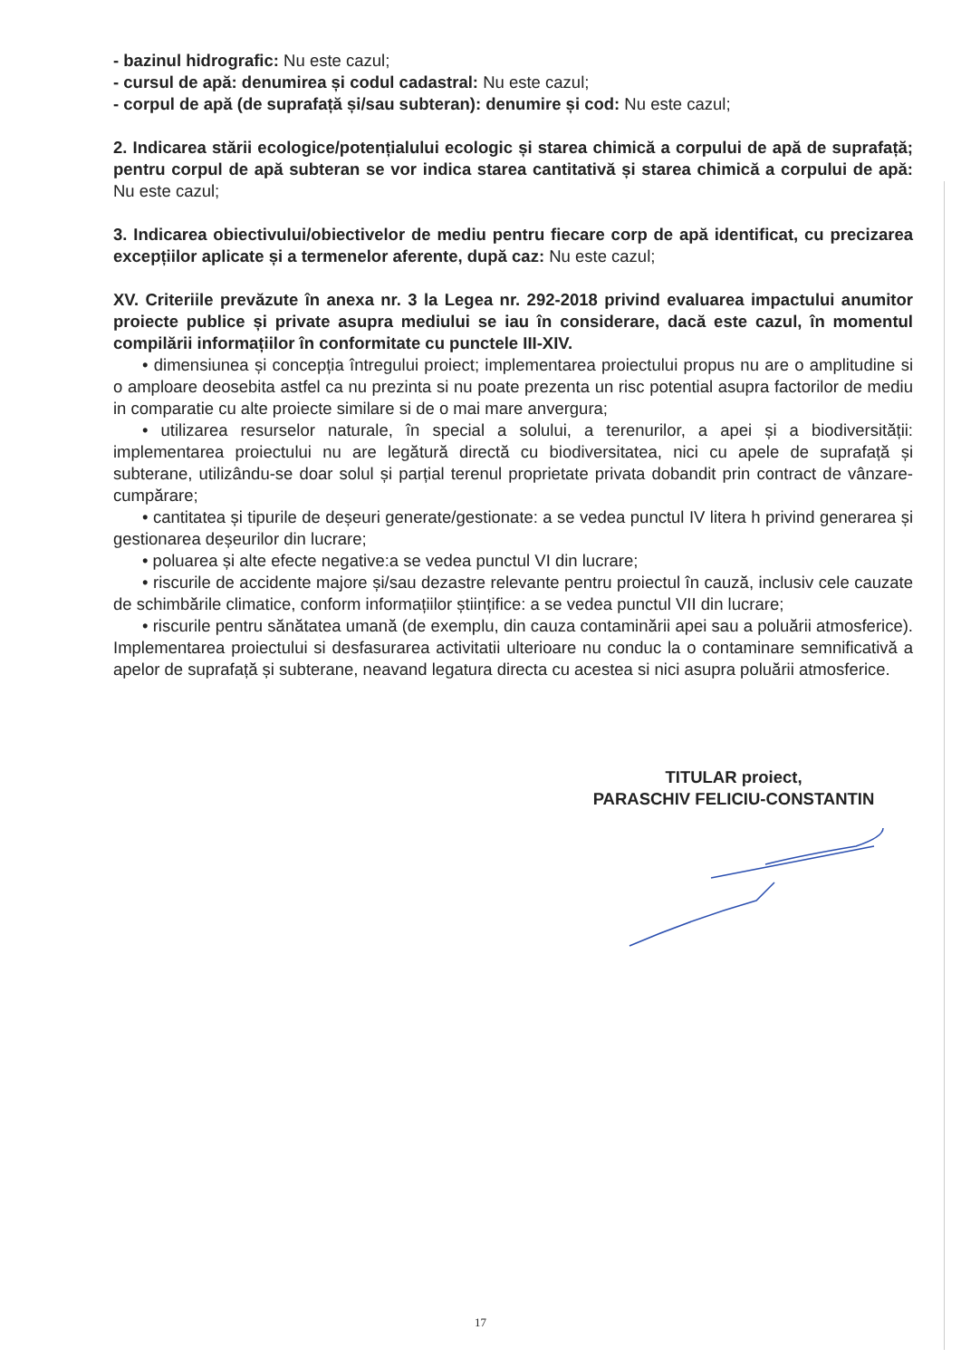- bazinul hidrografic: Nu este cazul;
- cursul de apă: denumirea și codul cadastral: Nu este cazul;
- corpul de apă (de suprafață și/sau subteran): denumire și cod: Nu este cazul;
2. Indicarea stării ecologice/potențialului ecologic și starea chimică a corpului de apă de suprafață; pentru corpul de apă subteran se vor indica starea cantitativă și starea chimică a corpului de apă: Nu este cazul;
3. Indicarea obiectivului/obiectivelor de mediu pentru fiecare corp de apă identificat, cu precizarea excepțiilor aplicate și a termenelor aferente, după caz: Nu este cazul;
XV. Criteriile prevăzute în anexa nr. 3 la Legea nr. 292-2018 privind evaluarea impactului anumitor proiecte publice și private asupra mediului se iau în considerare, dacă este cazul, în momentul compilării informațiilor în conformitate cu punctele III-XIV.
• dimensiunea și concepția întregului proiect; implementarea proiectului propus nu are o amplitudine si o amploare deosebita astfel ca nu prezinta si nu poate prezenta un risc potential asupra factorilor de mediu in comparatie cu alte proiecte similare si de o mai mare anvergura;
• utilizarea resurselor naturale, în special a solului, a terenurilor, a apei și a biodiversității: implementarea proiectului nu are legătură directă cu biodiversitatea, nici cu apele de suprafață și subterane, utilizându-se doar solul și parțial terenul proprietate privata dobandit prin contract de vânzare-cumpărare;
• cantitatea și tipurile de deșeuri generate/gestionate: a se vedea punctul IV litera h privind generarea și gestionarea deșeurilor din lucrare;
• poluarea și alte efecte negative:a se vedea punctul VI din lucrare;
• riscurile de accidente majore și/sau dezastre relevante pentru proiectul în cauză, inclusiv cele cauzate de schimbările climatice, conform informațiilor științifice: a se vedea punctul VII din lucrare;
• riscurile pentru sănătatea umană (de exemplu, din cauza contaminării apei sau a poluării atmosferice). Implementarea proiectului si desfasurarea activitatii ulterioare nu conduc la o contaminare semnificativă a apelor de suprafață și subterane, neavand legatura directa cu acestea si nici asupra poluării atmosferice.
TITULAR proiect,
PARASCHIV FELICIU-CONSTANTIN
17